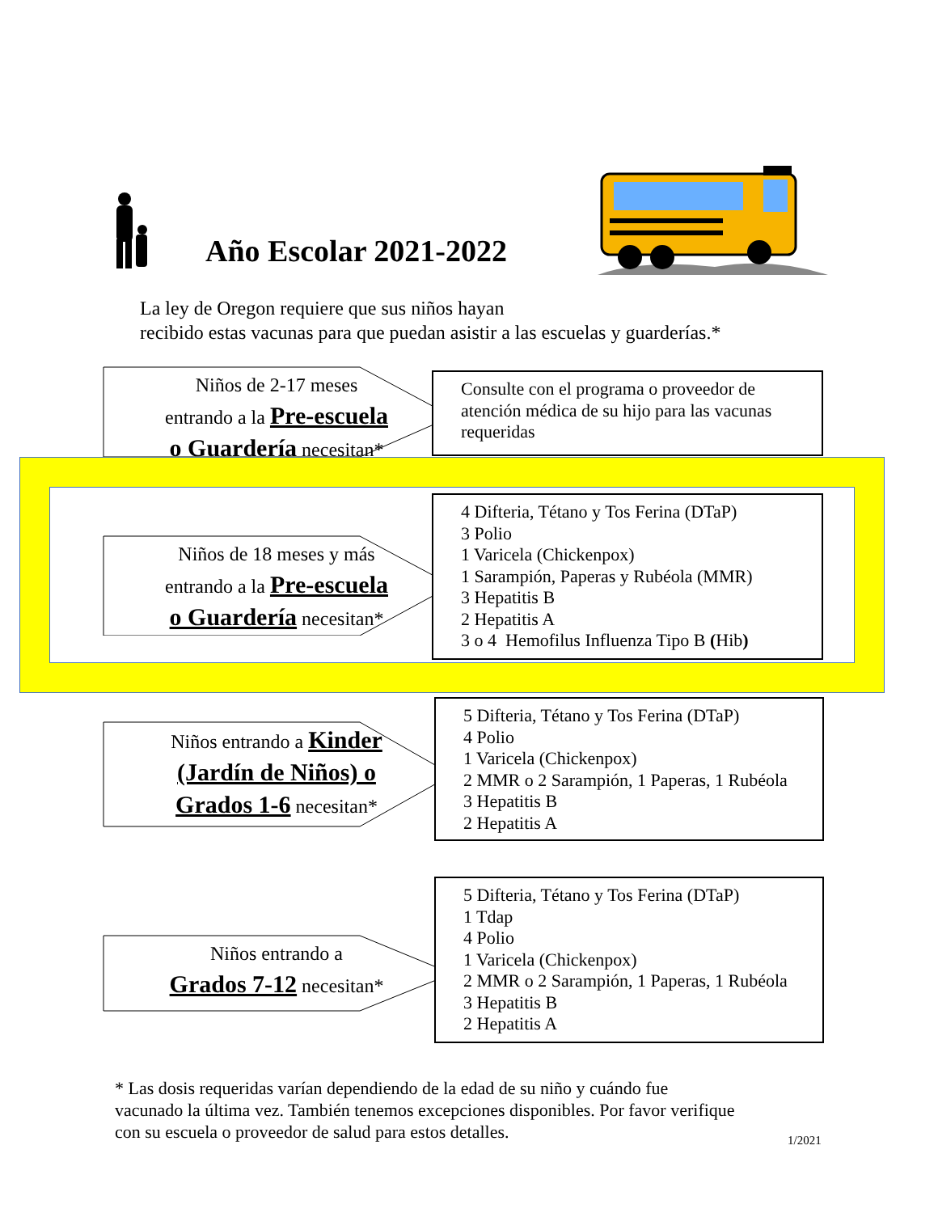Año Escolar 2021-2022
La ley de Oregon requiere que sus niños hayan
recibido estas vacunas para que puedan asistir a las escuelas y guarderías.*
Niños de 2-17 meses
entrando a la Pre-escuela
o Guardería necesitan*
Consulte con el programa o proveedor de atención médica de su hijo para las vacunas requeridas
Niños de 18 meses y más
entrando a la Pre-escuela
o Guardería necesitan*
4 Difteria, Tétano y Tos Ferina (DTaP)
3 Polio
1 Varicela (Chickenpox)
1 Sarampión, Paperas y Rubéola (MMR)
3 Hepatitis B
2 Hepatitis A
3 o 4 Hemofilus Influenza Tipo B (Hib)
Niños entrando a Kinder
(Jardín de Niños) o
Grados 1-6 necesitan*
5 Difteria, Tétano y Tos Ferina (DTaP)
4 Polio
1 Varicela (Chickenpox)
2 MMR o 2 Sarampión, 1 Paperas, 1 Rubéola
3 Hepatitis B
2 Hepatitis A
Niños entrando a
Grados 7-12 necesitan*
5 Difteria, Tétano y Tos Ferina (DTaP)
1 Tdap
4 Polio
1 Varicela (Chickenpox)
2 MMR o 2 Sarampión, 1 Paperas, 1 Rubéola
3 Hepatitis B
2 Hepatitis A
* Las dosis requeridas varían dependiendo de la edad de su niño y cuándo fue
vacunado la última vez. También tenemos excepciones disponibles. Por favor verifique
con su escuela o proveedor de salud para estos detalles.
1/2021